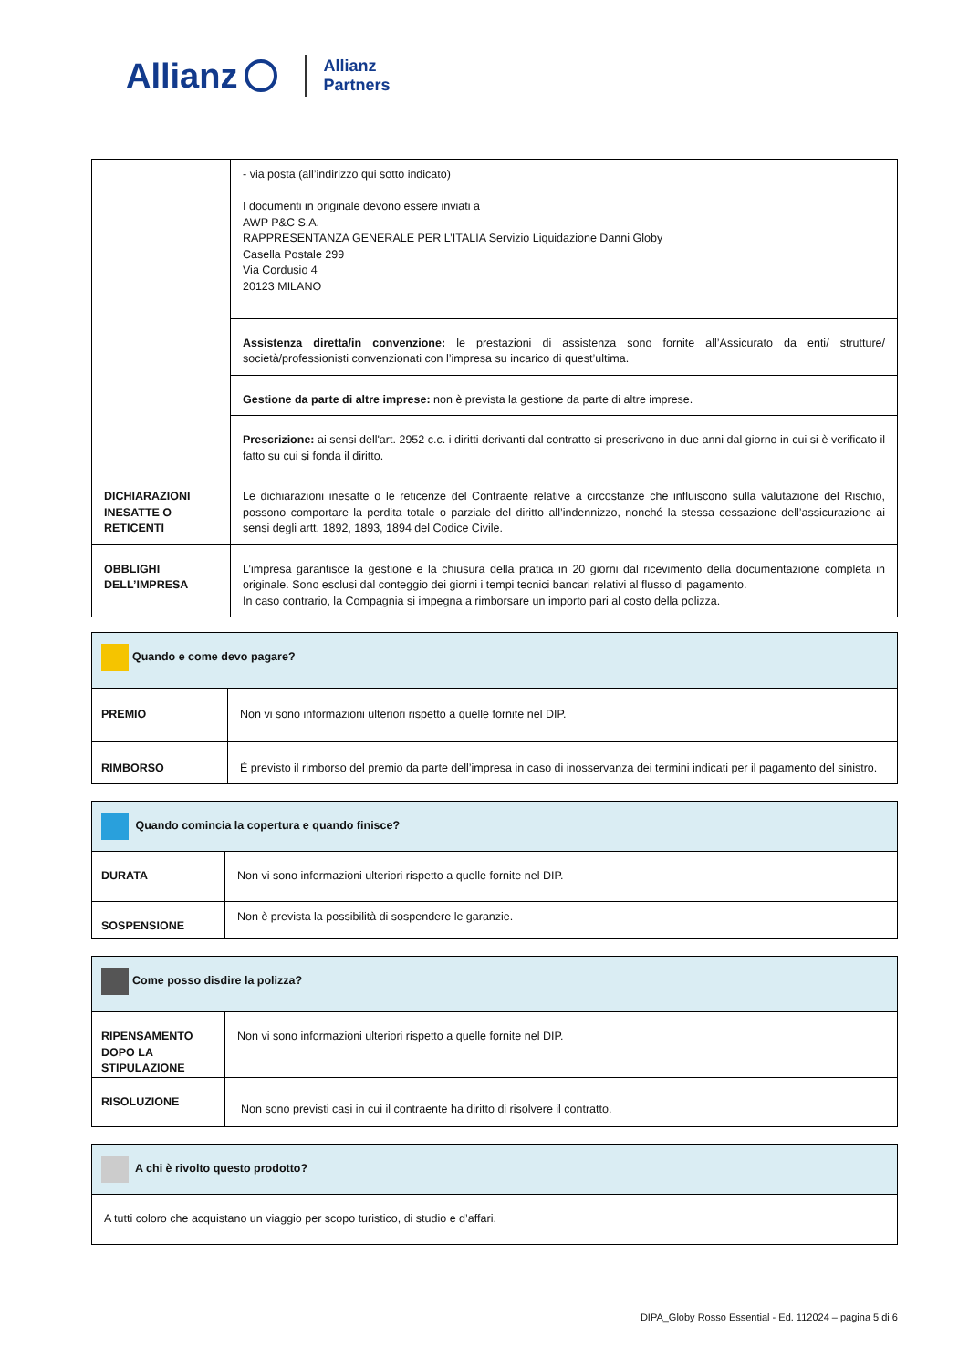Allianz Allianz
Partners
| | - via posta (all’indirizzo qui sotto indicato) I documenti in originale devono essere inviati a AWP P&C S.A. RAPPRESENTANZA GENERALE PER L’ITALIA Servizio Liquidazione Danni Globy Casella Postale 299 Via Cordusio 4 20123 MILANO |
| | Assistenza diretta/in convenzione: le prestazioni di assistenza sono fornite all’Assicurato da enti/ strutture/ società/professionisti convenzionati con l’impresa su incarico di quest’ultima. |
| | Gestione da parte di altre imprese: non è prevista la gestione da parte di altre imprese. |
| | Prescrizione: ai sensi dell'art. 2952 c.c. i diritti derivanti dal contratto si prescrivono in due anni dal giorno in cui si è verificato il fatto su cui si fonda il diritto. |
| DICHIARAZIONI INESATTE O RETICENTI | Le dichiarazioni inesatte o le reticenze del Contraente relative a circostanze che influiscono sulla valutazione del Rischio, possono comportare la perdita totale o parziale del diritto all’indennizzo, nonché la stessa cessazione dell’assicurazione ai sensi degli artt. 1892, 1893, 1894 del Codice Civile. |
| OBBLIGHI DELL’IMPRESA | L’impresa garantisce la gestione e la chiusura della pratica in 20 giorni dal ricevimento della documentazione completa in originale. Sono esclusi dal conteggio dei giorni i tempi tecnici bancari relativi al flusso di pagamento. In caso contrario, la Compagnia si impegna a rimborsare un importo pari al costo della polizza. |
| Quando e come devo pagare? | |
| PREMIO | Non vi sono informazioni ulteriori rispetto a quelle fornite nel DIP. |
| RIMBORSO | È previsto il rimborso del premio da parte dell’impresa in caso di inosservanza dei termini indicati per il pagamento del sinistro. |
| Quando comincia la copertura e quando finisce? | |
| DURATA | Non vi sono informazioni ulteriori rispetto a quelle fornite nel DIP. |
| SOSPENSIONE | Non è prevista la possibilità di sospendere le garanzie. |
| Come posso disdire la polizza? | |
| RIPENSAMENTO DOPO LA STIPULAZIONE | Non vi sono informazioni ulteriori rispetto a quelle fornite nel DIP. |
| RISOLUZIONE | Non sono previsti casi in cui il contraente ha diritto di risolvere il contratto. |
| A chi è rivolto questo prodotto? |
| A tutti coloro che acquistano un viaggio per scopo turistico, di studio e d’affari. |
DIPA_Globy Rosso Essential - Ed. 112024 – pagina 5 di 6